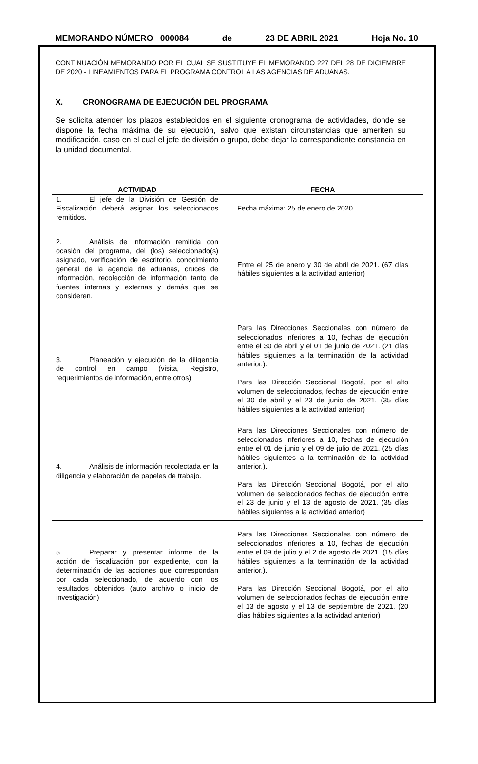MEMORANDO NÚMERO 000084 de 23 DE ABRIL 2021 Hoja No. 10
CONTINUACIÓN MEMORANDO POR EL CUAL SE SUSTITUYE EL MEMORANDO 227 DEL 28 DE DICIEMBRE DE 2020 - LINEAMIENTOS PARA EL PROGRAMA CONTROL A LAS AGENCIAS DE ADUANAS.
X. CRONOGRAMA DE EJECUCIÓN DEL PROGRAMA
Se solicita atender los plazos establecidos en el siguiente cronograma de actividades, donde se dispone la fecha máxima de su ejecución, salvo que existan circunstancias que ameriten su modificación, caso en el cual el jefe de división o grupo, debe dejar la correspondiente constancia en la unidad documental.
| ACTIVIDAD | FECHA |
| --- | --- |
| 1. El jefe de la División de Gestión de Fiscalización deberá asignar los seleccionados remitidos. | Fecha máxima: 25 de enero de 2020. |
| 2. Análisis de información remitida con ocasión del programa, del (los) seleccionado(s) asignado, verificación de escritorio, conocimiento general de la agencia de aduanas, cruces de información, recolección de información tanto de fuentes internas y externas y demás que se consideren. | Entre el 25 de enero y 30 de abril de 2021. (67 días hábiles siguientes a la actividad anterior) |
| 3. Planeación y ejecución de la diligencia de control en campo (visita, Registro, requerimientos de información, entre otros) | Para las Direcciones Seccionales con número de seleccionados inferiores a 10, fechas de ejecución entre el 30 de abril y el 01 de junio de 2021. (21 días hábiles siguientes a la terminación de la actividad anterior.). Para las Dirección Seccional Bogotá, por el alto volumen de seleccionados, fechas de ejecución entre el 30 de abril y el 23 de junio de 2021. (35 días hábiles siguientes a la actividad anterior) |
| 4. Análisis de información recolectada en la diligencia y elaboración de papeles de trabajo. | Para las Direcciones Seccionales con número de seleccionados inferiores a 10, fechas de ejecución entre el 01 de junio y el 09 de julio de 2021. (25 días hábiles siguientes a la terminación de la actividad anterior.). Para las Dirección Seccional Bogotá, por el alto volumen de seleccionados fechas de ejecución entre el 23 de junio y el 13 de agosto de 2021. (35 días hábiles siguientes a la actividad anterior) |
| 5. Preparar y presentar informe de la acción de fiscalización por expediente, con la determinación de las acciones que correspondan por cada seleccionado, de acuerdo con los resultados obtenidos (auto archivo o inicio de investigación) | Para las Direcciones Seccionales con número de seleccionados inferiores a 10, fechas de ejecución entre el 09 de julio y el 2 de agosto de 2021. (15 días hábiles siguientes a la terminación de la actividad anterior.). Para las Dirección Seccional Bogotá, por el alto volumen de seleccionados fechas de ejecución entre el 13 de agosto y el 13 de septiembre de 2021. (20 días hábiles siguientes a la actividad anterior) |